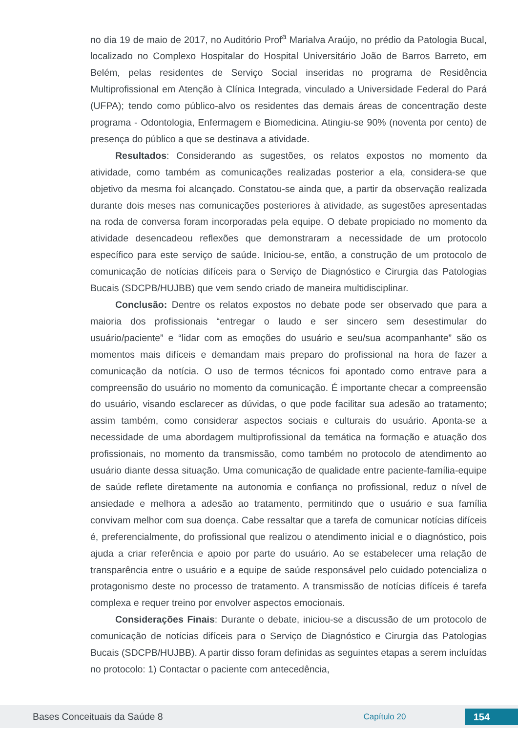no dia 19 de maio de 2017, no Auditório Prof<sup>a</sup> Marialva Araújo, no prédio da Patologia Bucal, localizado no Complexo Hospitalar do Hospital Universitário João de Barros Barreto, em Belém, pelas residentes de Serviço Social inseridas no programa de Residência Multiprofissional em Atenção à Clínica Integrada, vinculado a Universidade Federal do Pará (UFPA); tendo como público-alvo os residentes das demais áreas de concentração deste programa - Odontologia, Enfermagem e Biomedicina. Atingiu-se 90% (noventa por cento) de presença do público a que se destinava a atividade.
Resultados: Considerando as sugestões, os relatos expostos no momento da atividade, como também as comunicações realizadas posterior a ela, considera-se que objetivo da mesma foi alcançado. Constatou-se ainda que, a partir da observação realizada durante dois meses nas comunicações posteriores à atividade, as sugestões apresentadas na roda de conversa foram incorporadas pela equipe. O debate propiciado no momento da atividade desencadeou reflexões que demonstraram a necessidade de um protocolo específico para este serviço de saúde. Iniciou-se, então, a construção de um protocolo de comunicação de notícias difíceis para o Serviço de Diagnóstico e Cirurgia das Patologias Bucais (SDCPB/HUJBB) que vem sendo criado de maneira multidisciplinar.
Conclusão: Dentre os relatos expostos no debate pode ser observado que para a maioria dos profissionais “entregar o laudo e ser sincero sem desestimular do usuário/paciente” e “lidar com as emoções do usuário e seu/sua acompanhante” são os momentos mais difíceis e demandam mais preparo do profissional na hora de fazer a comunicação da notícia. O uso de termos técnicos foi apontado como entrave para a compreensão do usuário no momento da comunicação. É importante checar a compreensão do usuário, visando esclarecer as dúvidas, o que pode facilitar sua adesão ao tratamento; assim também, como considerar aspectos sociais e culturais do usuário. Aponta-se a necessidade de uma abordagem multiprofissional da temática na formação e atuação dos profissionais, no momento da transmissão, como também no protocolo de atendimento ao usuário diante dessa situação. Uma comunicação de qualidade entre paciente-família-equipe de saúde reflete diretamente na autonomia e confiança no profissional, reduz o nível de ansiedade e melhora a adesão ao tratamento, permitindo que o usuário e sua família convivam melhor com sua doença. Cabe ressaltar que a tarefa de comunicar notícias difíceis é, preferencialmente, do profissional que realizou o atendimento inicial e o diagnóstico, pois ajuda a criar referência e apoio por parte do usuário. Ao se estabelecer uma relação de transparência entre o usuário e a equipe de saúde responsável pelo cuidado potencializa o protagonismo deste no processo de tratamento. A transmissão de notícias difíceis é tarefa complexa e requer treino por envolver aspectos emocionais.
Considerações Finais: Durante o debate, iniciou-se a discussão de um protocolo de comunicação de notícias difíceis para o Serviço de Diagnóstico e Cirurgia das Patologias Bucais (SDCPB/HUJBB). A partir disso foram definidas as seguintes etapas a serem incluídas no protocolo: 1) Contactar o paciente com antecedência,
Bases Conceituais da Saúde 8 Capítulo 20
154